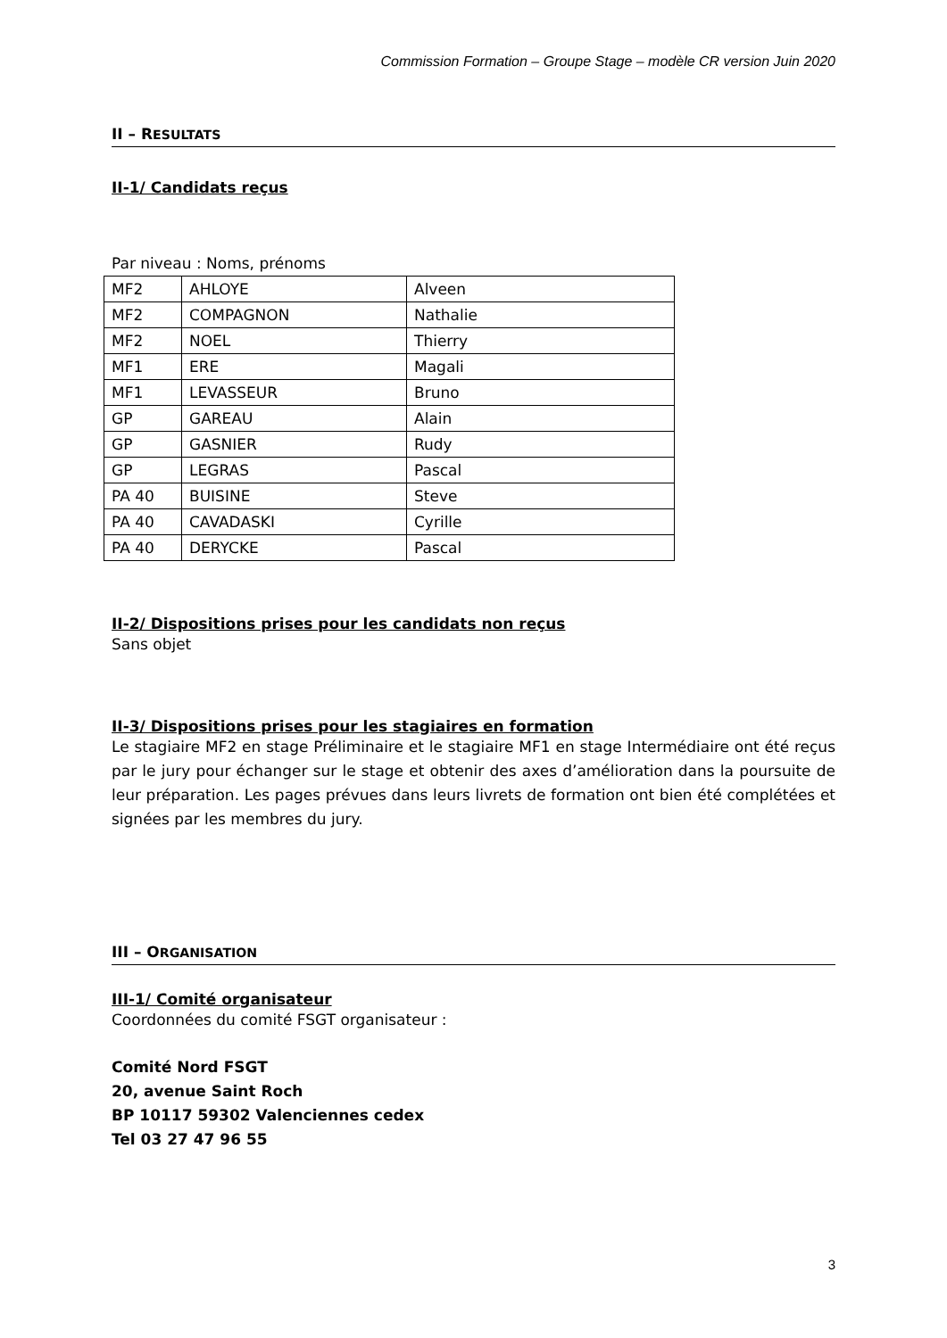Commission Formation – Groupe Stage – modèle CR version Juin 2020
II – RESULTATS
II-1/ Candidats reçus
Par niveau : Noms, prénoms
| MF2 | AHLOYE | Alveen |
| MF2 | COMPAGNON | Nathalie |
| MF2 | NOEL | Thierry |
| MF1 | ERE | Magali |
| MF1 | LEVASSEUR | Bruno |
| GP | GAREAU | Alain |
| GP | GASNIER | Rudy |
| GP | LEGRAS | Pascal |
| PA 40 | BUISINE | Steve |
| PA 40 | CAVADASKI | Cyrille |
| PA 40 | DERYCKE | Pascal |
II-2/ Dispositions prises pour les candidats non reçus
Sans objet
II-3/ Dispositions prises pour les stagiaires en formation
Le stagiaire MF2 en stage Préliminaire et le stagiaire MF1 en stage Intermédiaire ont été reçus par le jury pour échanger sur le stage et obtenir des axes d’amélioration dans la poursuite de leur préparation. Les pages prévues dans leurs livrets de formation ont bien été complétées et signées par les membres du jury.
III – ORGANISATION
III-1/ Comité organisateur
Coordonnées du comité FSGT organisateur :
Comité Nord FSGT
20, avenue Saint Roch
BP 10117 59302 Valenciennes cedex
Tel 03 27 47 96 55
3